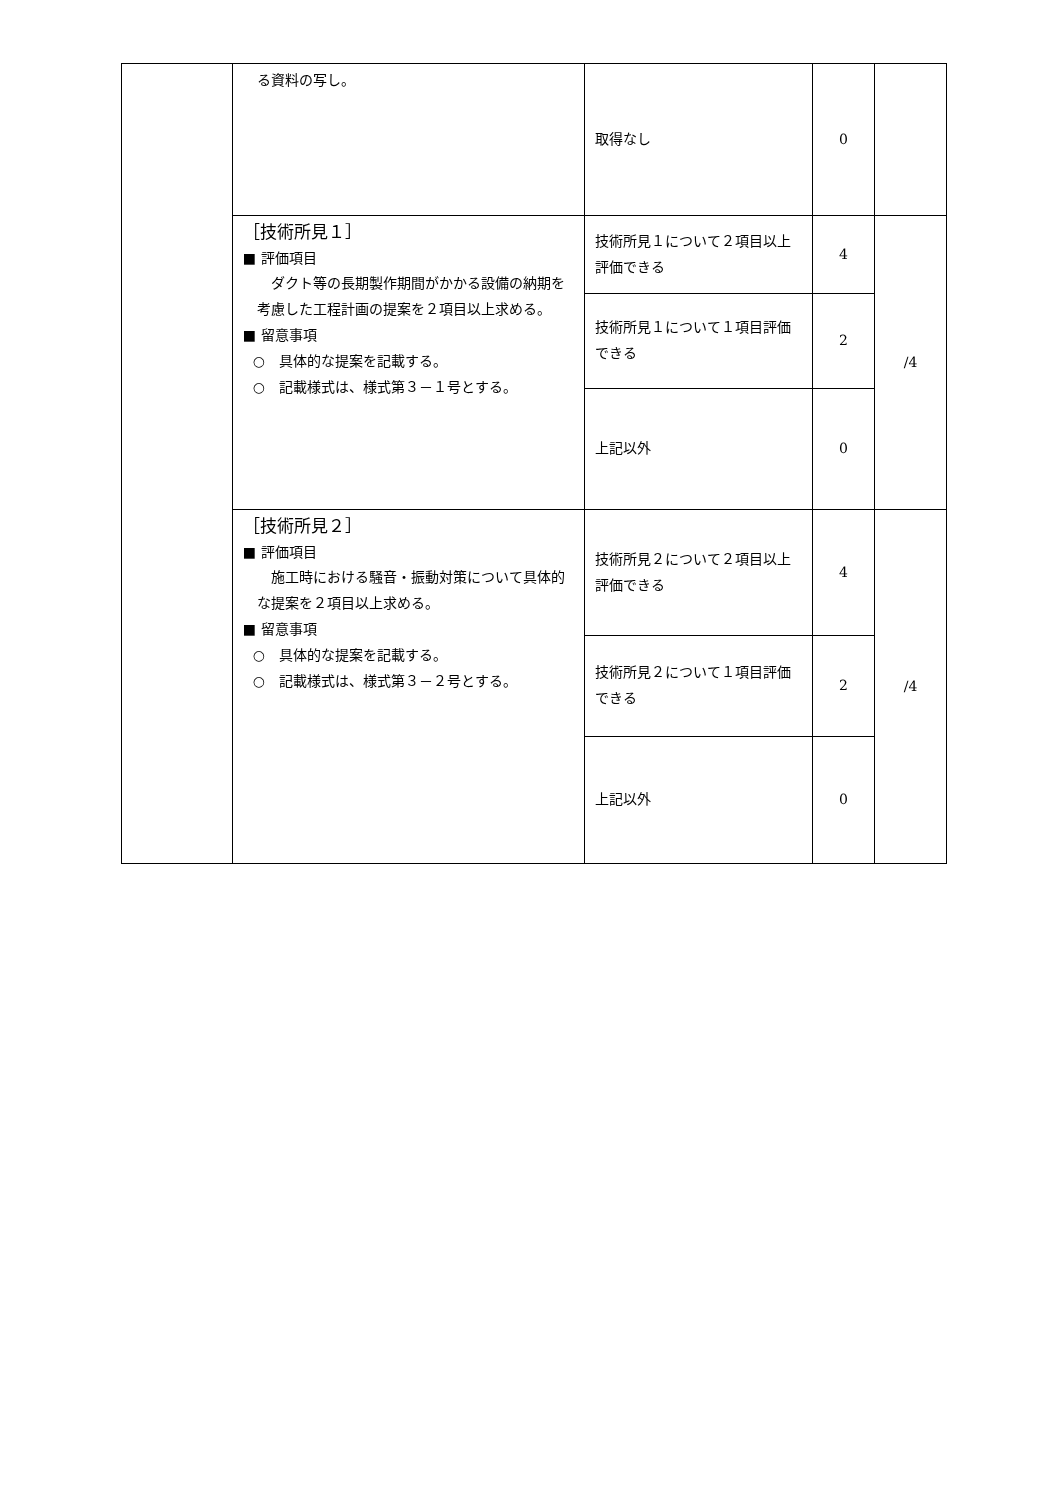| | る資料の写し。 | 取得なし | 0 | |
| | ［技術所見１］ ■ 評価項目 ダクト等の長期製作期間がかかる設備の納期を考慮した工程計画の提案を２項目以上求める。 ■ 留意事項 ○ 具体的な提案を記載する。 ○ 記載様式は、様式第３－１号とする。 | 技術所見１について２項目以上評価できる | 4 | /4 |
| | | 技術所見１について１項目評価できる | 2 | |
| | | 上記以外 | 0 | |
| | ［技術所見２］ ■ 評価項目 施工時における騒音・振動対策について具体的な提案を２項目以上求める。 ■ 留意事項 ○ 具体的な提案を記載する。 ○ 記載様式は、様式第３－２号とする。 | 技術所見２について２項目以上評価できる | 4 | /4 |
| | | 技術所見２について１項目評価できる | 2 | |
| | | 上記以外 | 0 | |